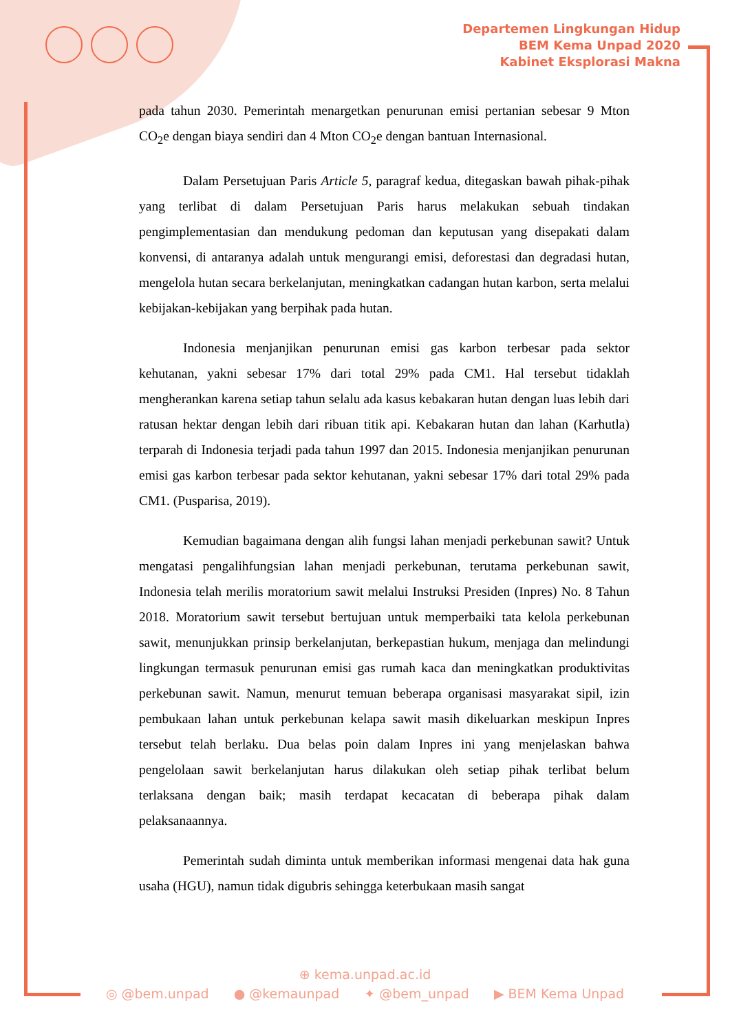Departemen Lingkungan Hidup
BEM Kema Unpad 2020
Kabinet Eksplorasi Makna
pada tahun 2030. Pemerintah menargetkan penurunan emisi pertanian sebesar 9 Mton CO<sub>2</sub>e dengan biaya sendiri dan 4 Mton CO<sub>2</sub>e dengan bantuan Internasional.
Dalam Persetujuan Paris Article 5, paragraf kedua, ditegaskan bawah pihak-pihak yang terlibat di dalam Persetujuan Paris harus melakukan sebuah tindakan pengimplementasian dan mendukung pedoman dan keputusan yang disepakati dalam konvensi, di antaranya adalah untuk mengurangi emisi, deforestasi dan degradasi hutan, mengelola hutan secara berkelanjutan, meningkatkan cadangan hutan karbon, serta melalui kebijakan-kebijakan yang berpihak pada hutan.
Indonesia menjanjikan penurunan emisi gas karbon terbesar pada sektor kehutanan, yakni sebesar 17% dari total 29% pada CM1. Hal tersebut tidaklah mengherankan karena setiap tahun selalu ada kasus kebakaran hutan dengan luas lebih dari ratusan hektar dengan lebih dari ribuan titik api. Kebakaran hutan dan lahan (Karhutla) terparah di Indonesia terjadi pada tahun 1997 dan 2015. Indonesia menjanjikan penurunan emisi gas karbon terbesar pada sektor kehutanan, yakni sebesar 17% dari total 29% pada CM1. (Pusparisa, 2019).
Kemudian bagaimana dengan alih fungsi lahan menjadi perkebunan sawit? Untuk mengatasi pengalihfungsian lahan menjadi perkebunan, terutama perkebunan sawit, Indonesia telah merilis moratorium sawit melalui Instruksi Presiden (Inpres) No. 8 Tahun 2018. Moratorium sawit tersebut bertujuan untuk memperbaiki tata kelola perkebunan sawit, menunjukkan prinsip berkelanjutan, berkepastian hukum, menjaga dan melindungi lingkungan termasuk penurunan emisi gas rumah kaca dan meningkatkan produktivitas perkebunan sawit. Namun, menurut temuan beberapa organisasi masyarakat sipil, izin pembukaan lahan untuk perkebunan kelapa sawit masih dikeluarkan meskipun Inpres tersebut telah berlaku. Dua belas poin dalam Inpres ini yang menjelaskan bahwa pengelolaan sawit berkelanjutan harus dilakukan oleh setiap pihak terlibat belum terlaksana dengan baik; masih terdapat kecacatan di beberapa pihak dalam pelaksanaannya.
Pemerintah sudah diminta untuk memberikan informasi mengenai data hak guna usaha (HGU), namun tidak digubris sehingga keterbukaan masih sangat
⊕ kema.unpad.ac.id
◎ @bem.unpad ● @kemaunpad ✦ @bem_unpad ▶ BEM Kema Unpad